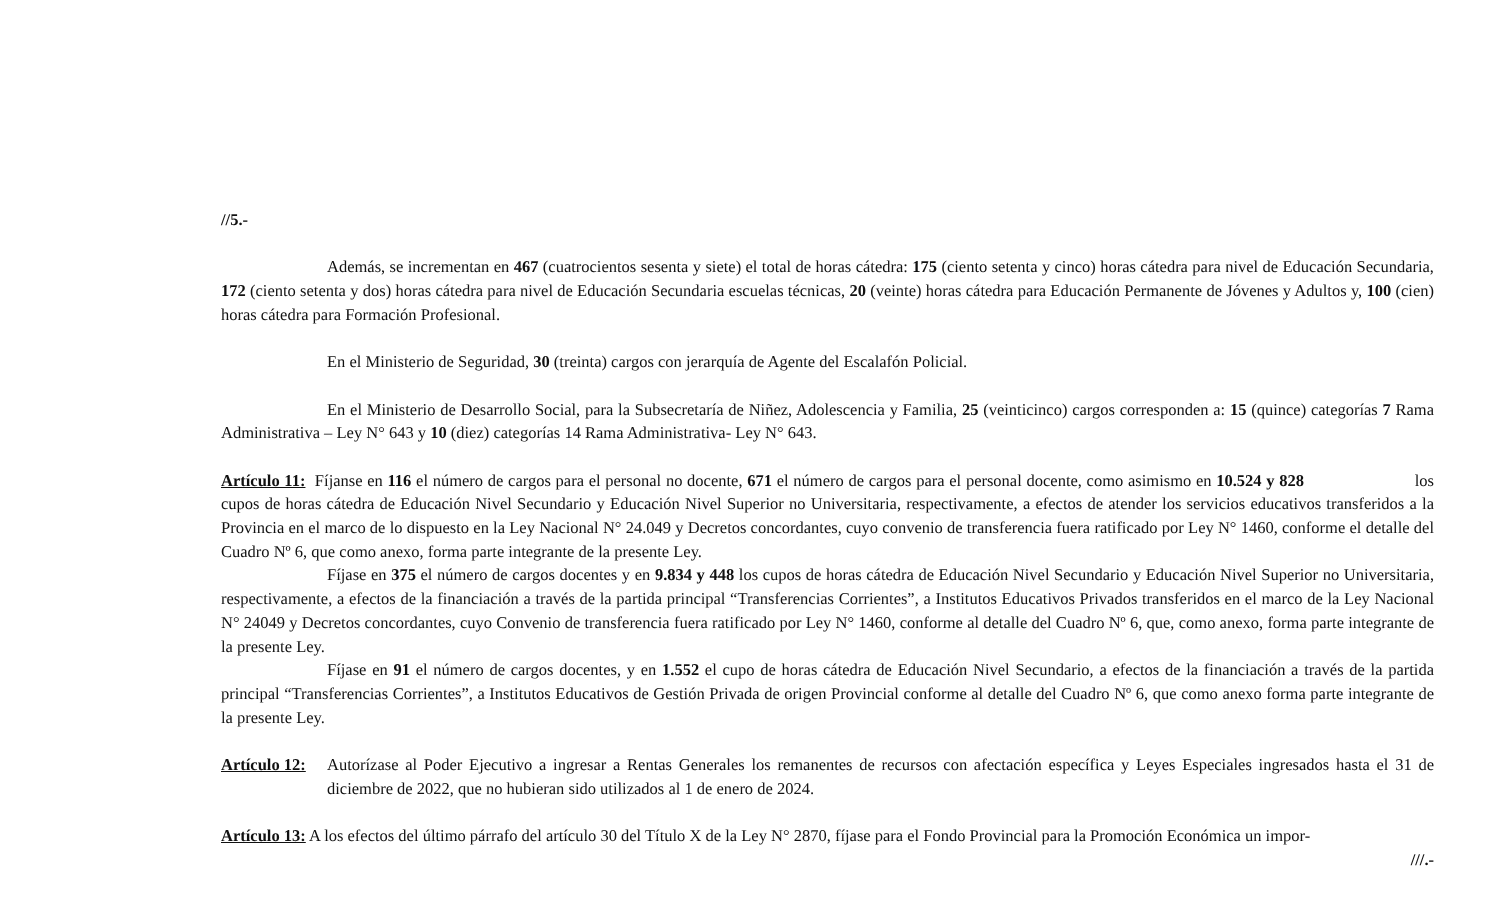//5.-
Además, se incrementan en 467 (cuatrocientos sesenta y siete) el total de horas cátedra: 175 (ciento setenta y cinco) horas cátedra para nivel de Educación Secundaria, 172 (ciento setenta y dos) horas cátedra para nivel de Educación Secundaria escuelas técnicas, 20 (veinte) horas cátedra para Educación Permanente de Jóvenes y Adultos y, 100 (cien) horas cátedra para Formación Profesional.
En el Ministerio de Seguridad, 30 (treinta) cargos con jerarquía de Agente del Escalafón Policial.
En el Ministerio de Desarrollo Social, para la Subsecretaría de Niñez, Adolescencia y Familia, 25 (veinticinco) cargos corresponden a: 15 (quince) categorías 7 Rama Administrativa – Ley N° 643 y 10 (diez) categorías 14 Rama Administrativa- Ley N° 643.
Artículo 11: Fíjanse en 116 el número de cargos para el personal no docente, 671 el número de cargos para el personal docente, como asimismo en 10.524 y 828 los cupos de horas cátedra de Educación Nivel Secundario y Educación Nivel Superior no Universitaria, respectivamente, a efectos de atender los servicios educativos transferidos a la Provincia en el marco de lo dispuesto en la Ley Nacional N° 24.049 y Decretos concordantes, cuyo convenio de transferencia fuera ratificado por Ley N° 1460, conforme el detalle del Cuadro Nº 6, que como anexo, forma parte integrante de la presente Ley.
Fíjase en 375 el número de cargos docentes y en 9.834 y 448 los cupos de horas cátedra de Educación Nivel Secundario y Educación Nivel Superior no Universitaria, respectivamente, a efectos de la financiación a través de la partida principal “Transferencias Corrientes”, a Institutos Educativos Privados transferidos en el marco de la Ley Nacional N° 24049 y Decretos concordantes, cuyo Convenio de transferencia fuera ratificado por Ley N° 1460, conforme al detalle del Cuadro Nº 6, que, como anexo, forma parte integrante de la presente Ley.
Fíjase en 91 el número de cargos docentes, y en 1.552 el cupo de horas cátedra de Educación Nivel Secundario, a efectos de la financiación a través de la partida principal “Transferencias Corrientes”, a Institutos Educativos de Gestión Privada de origen Provincial conforme al detalle del Cuadro Nº 6, que como anexo forma parte integrante de la presente Ley.
Artículo 12:
Autorízase al Poder Ejecutivo a ingresar a Rentas Generales los remanentes de recursos con afectación específica y Leyes Especiales ingresados hasta el 31 de diciembre de 2022, que no hubieran sido utilizados al 1 de enero de 2024.
Artículo 13: A los efectos del último párrafo del artículo 30 del Título X de la Ley N° 2870, fíjase para el Fondo Provincial para la Promoción Económica un impor-
///.-